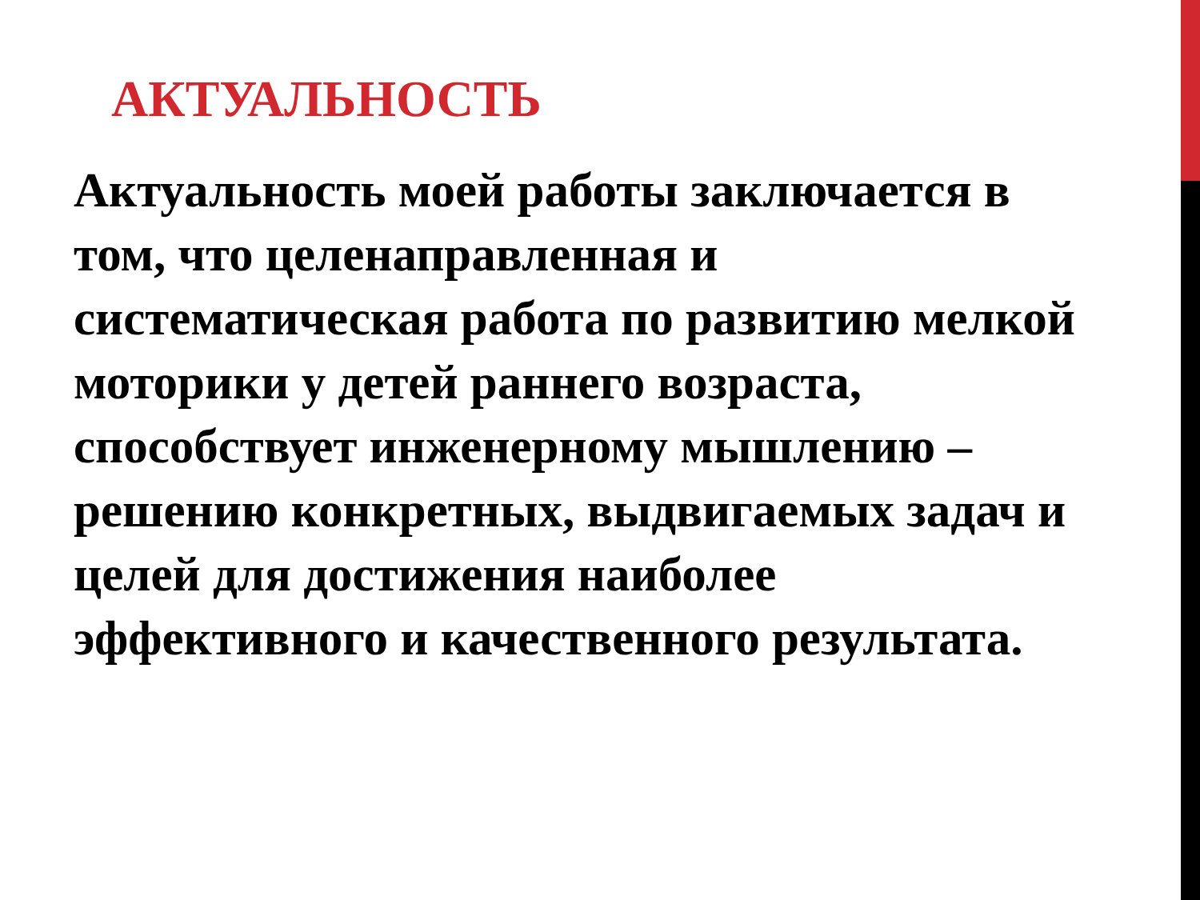АКТУАЛЬНОСТЬ
Актуальность моей работы заключается в том, что целенаправленная и систематическая работа по развитию мелкой моторики у детей раннего возраста, способствует инженерному мышлению – решению конкретных, выдвигаемых задач и целей для достижения наиболее эффективного и качественного результата.